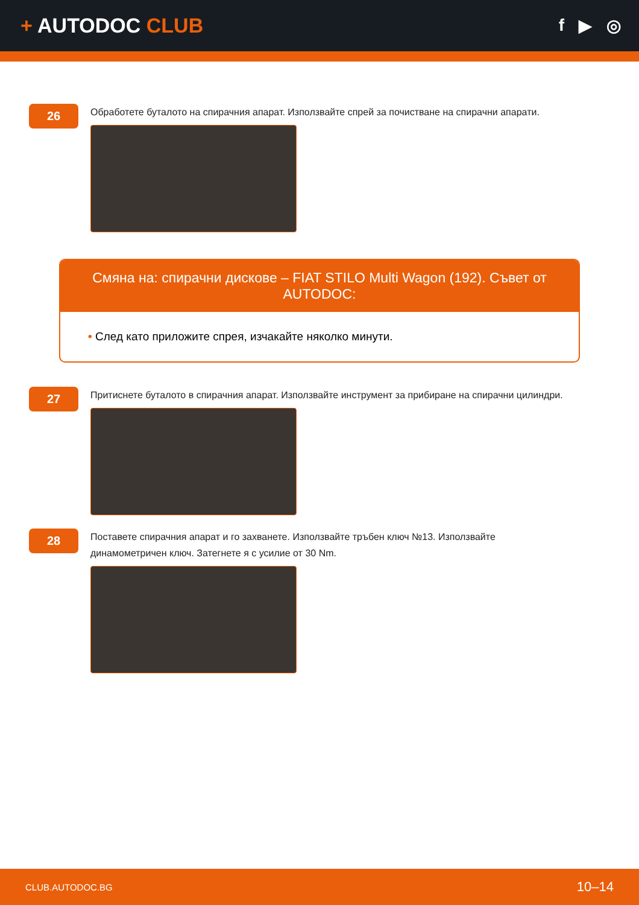+ AUTODOC CLUB
f ▶ ◎
26
Обработете буталото на спирачния апарат. Използвайте спрей за почистване на спирачни апарати.
Смяна на: спирачни дискове – FIAT STILO Multi Wagon (192). Съвет от AUTODOC:
• След като приложите спрея, изчакайте няколко минути.
27
Притиснете буталото в спирачния апарат. Използвайте инструмент за прибиране на спирачни цилиндри.
28
Поставете спирачния апарат и го захванете. Използвайте тръбен ключ №13. Използвайте
динамометричен ключ. Затегнете я с усилие от 30 Nm.
CLUB.AUTODOC.BG 10–14